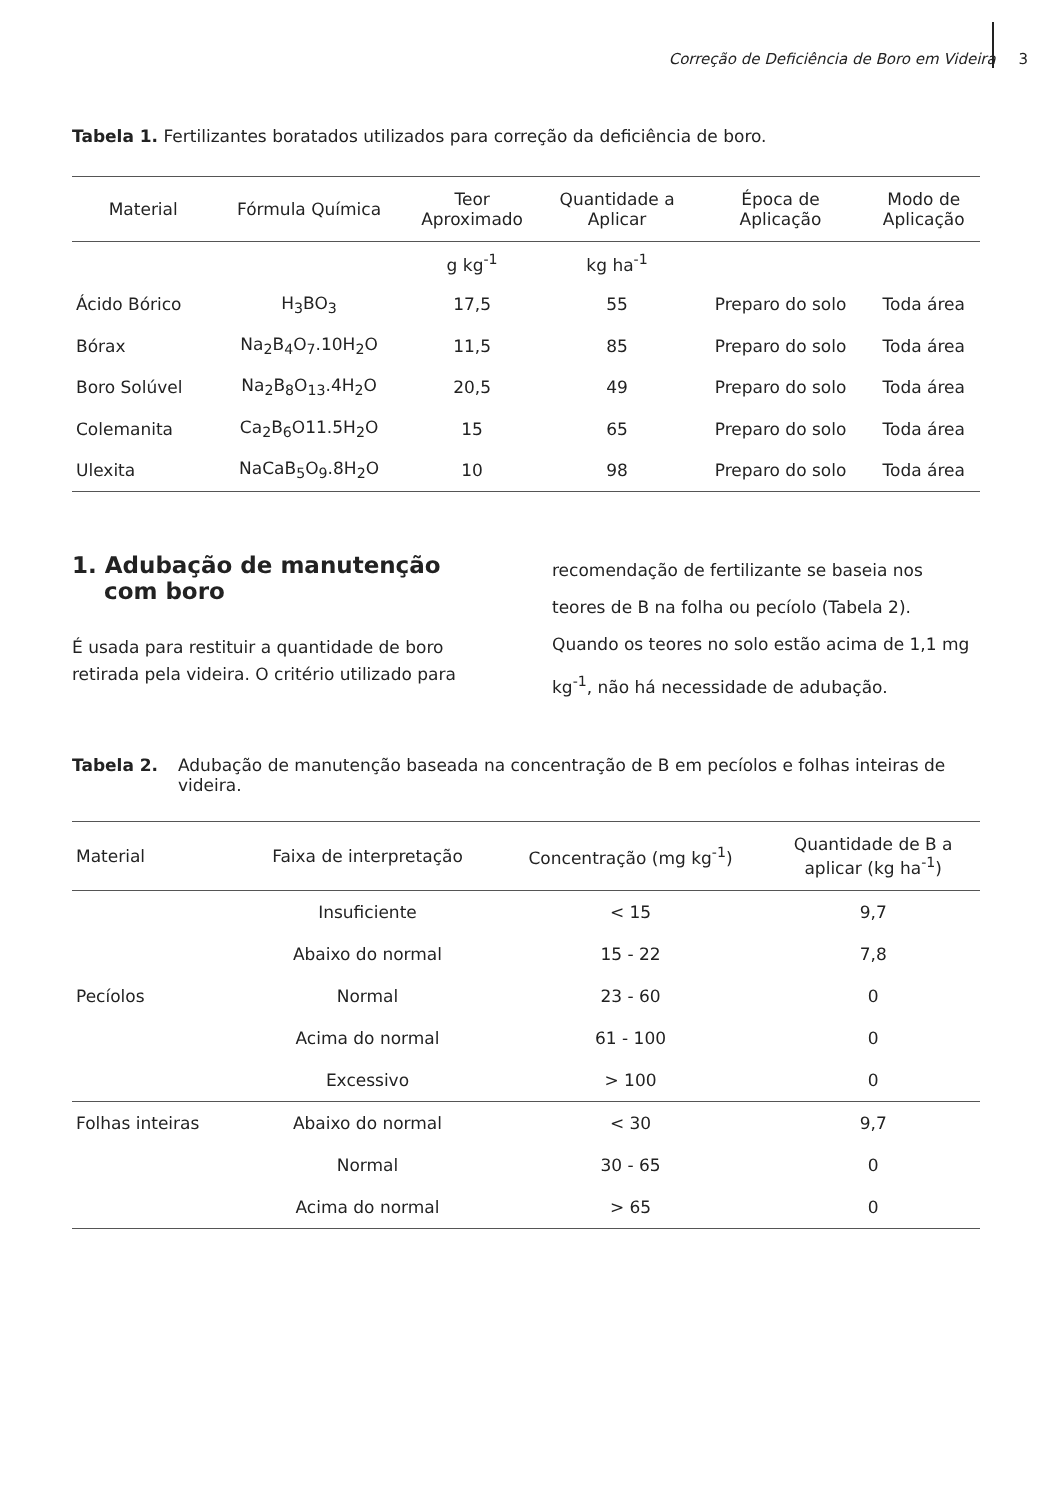Correção de Deficiência de Boro em Videira 3
Tabela 1. Fertilizantes boratados utilizados para correção da deficiência de boro.
| Material | Fórmula Química | Teor Aproximado | Quantidade a Aplicar | Época de Aplicação | Modo de Aplicação |
| --- | --- | --- | --- | --- | --- |
| | | g kg<sup>-1</sup> | kg ha<sup>-1</sup> | | |
| Ácido Bórico | H<sub>3</sub>BO<sub>3</sub> | 17,5 | 55 | Preparo do solo | Toda área |
| Bórax | Na<sub>2</sub>B<sub>4</sub>O<sub>7</sub>.10H<sub>2</sub>O | 11,5 | 85 | Preparo do solo | Toda área |
| Boro Solúvel | Na<sub>2</sub>B<sub>8</sub>O<sub>13</sub>.4H<sub>2</sub>O | 20,5 | 49 | Preparo do solo | Toda área |
| Colemanita | Ca<sub>2</sub>B<sub>6</sub>O11.5H<sub>2</sub>O | 15 | 65 | Preparo do solo | Toda área |
| Ulexita | NaCaB<sub>5</sub>O<sub>9</sub>.8H<sub>2</sub>O | 10 | 98 | Preparo do solo | Toda área |
1. Adubação de manutenção com boro
É usada para restituir a quantidade de boro retirada pela videira. O critério utilizado para
recomendação de fertilizante se baseia nos teores de B na folha ou pecíolo (Tabela 2). Quando os teores no solo estão acima de 1,1 mg kg<sup>-1</sup>, não há necessidade de adubação.
Tabela 2. Adubação de manutenção baseada na concentração de B em pecíolos e folhas inteiras de videira.
| Material | Faixa de interpretação | Concentração (mg kg<sup>-1</sup>) | Quantidade de B a aplicar (kg ha<sup>-1</sup>) |
| --- | --- | --- | --- |
| Pecíolos | Insuficiente | < 15 | 9,7 |
| | Abaixo do normal | 15 - 22 | 7,8 |
| | Normal | 23 - 60 | 0 |
| | Acima do normal | 61 - 100 | 0 |
| | Excessivo | > 100 | 0 |
| Folhas inteiras | Abaixo do normal | < 30 | 9,7 |
| | Normal | 30 - 65 | 0 |
| | Acima do normal | > 65 | 0 |